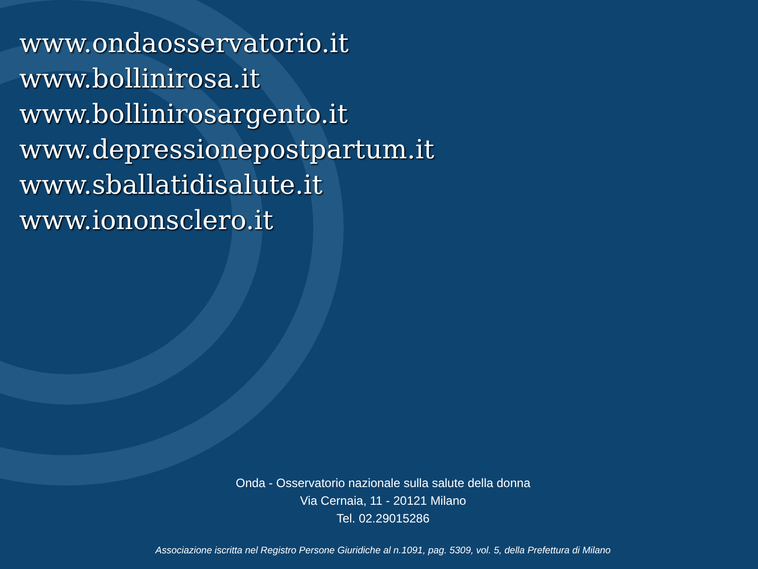www.ondaosservatorio.it
www.bollinirosa.it
www.bollinirosargento.it
www.depressionepostpartum.it
www.sballatidisalute.it
www.iononsclero.it
Onda - Osservatorio nazionale sulla salute della donna
Via Cernaia, 11 - 20121 Milano
Tel. 02.29015286
Associazione iscritta nel Registro Persone Giuridiche al n.1091, pag. 5309, vol. 5, della Prefettura di Milano